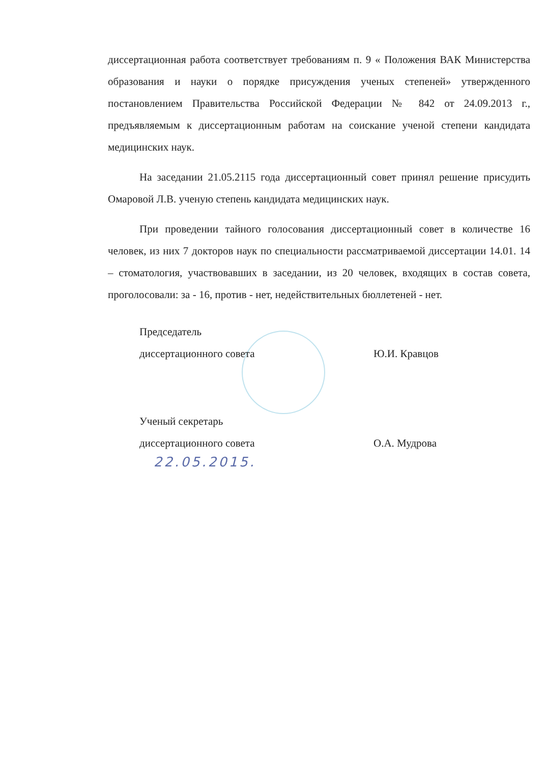диссертационная работа соответствует требованиям п. 9 « Положения ВАК Министерства образования и науки о порядке присуждения ученых степеней» утвержденного постановлением Правительства Российской Федерации № 842 от 24.09.2013 г., предъявляемым к диссертационным работам на соискание ученой степени кандидата медицинских наук.
На заседании 21.05.2115 года диссертационный совет принял решение присудить Омаровой Л.В. ученую степень кандидата медицинских наук.
При проведении тайного голосования диссертационный совет в количестве 16 человек, из них 7 докторов наук по специальности рассматриваемой диссертации 14.01. 14 – стоматология, участвовавших в заседании, из 20 человек, входящих в состав совета, проголосовали: за - 16, против - нет, недействительных бюллетеней - нет.
Председатель
диссертационного совета
Ю.И. Кравцов
Ученый секретарь
диссертационного совета
О.А. Мудрова
22.05.2015.